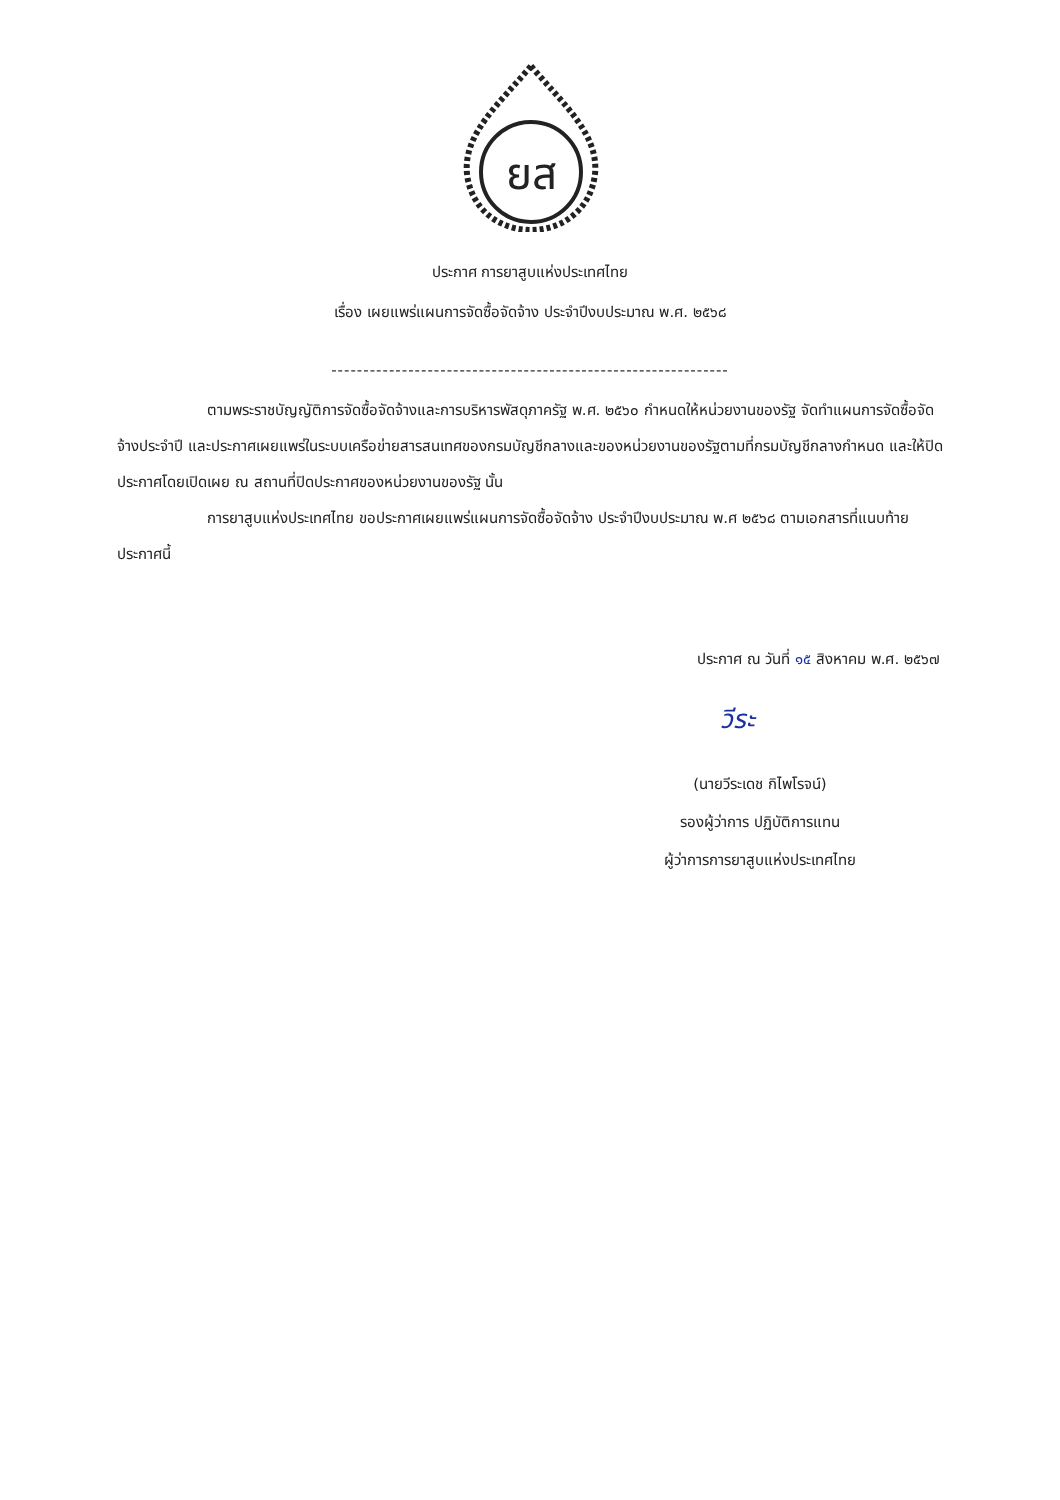ยส
ประกาศ การยาสูบแห่งประเทศไทย
เรื่อง เผยแพร่แผนการจัดซื้อจัดจ้าง ประจำปีงบประมาณ พ.ศ. ๒๕๖๘
--------------------------------------------------------------
ตามพระราชบัญญัติการจัดซื้อจัดจ้างและการบริหารพัสดุภาครัฐ พ.ศ. ๒๕๖๐ กำหนดให้หน่วยงานของรัฐ จัดทำแผนการจัดซื้อจัดจ้างประจำปี และประกาศเผยแพร่ในระบบเครือข่ายสารสนเทศของกรมบัญชีกลางและของหน่วยงานของรัฐตามที่กรมบัญชีกลางกำหนด และให้ปิดประกาศโดยเปิดเผย ณ สถานที่ปิดประกาศของหน่วยงานของรัฐ นั้น
การยาสูบแห่งประเทศไทย ขอประกาศเผยแพร่แผนการจัดซื้อจัดจ้าง ประจำปีงบประมาณ พ.ศ ๒๕๖๘ ตามเอกสารที่แนบท้ายประกาศนี้
ประกาศ ณ วันที่ ๑๕ สิงหาคม พ.ศ. ๒๕๖๗
วีระ
(นายวีระเดช กิไพโรจน์)
รองผู้ว่าการ ปฏิบัติการแทน
ผู้ว่าการการยาสูบแห่งประเทศไทย